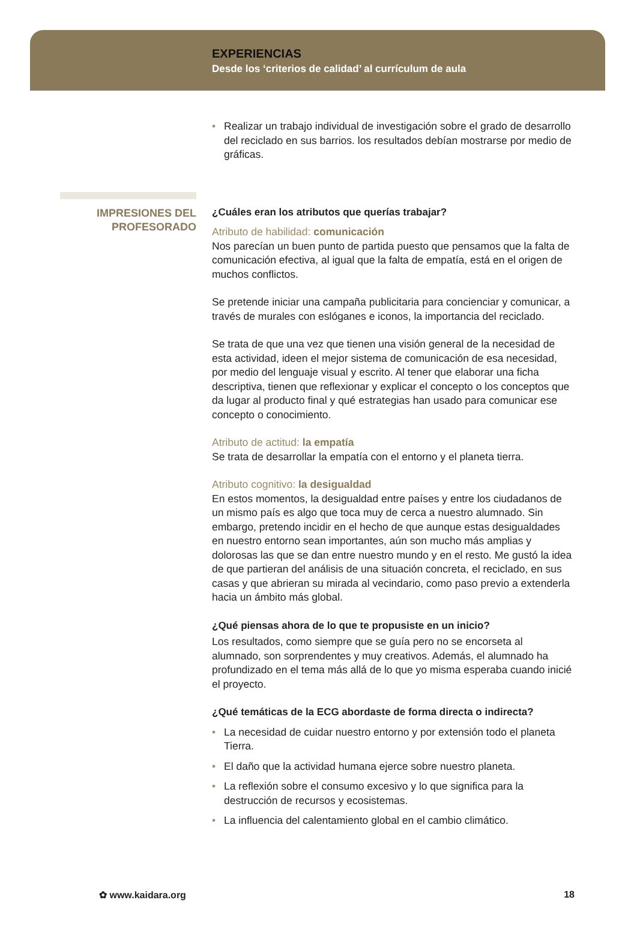EXPERIENCIAS
Desde los ‘criterios de calidad’ al currículum de aula
• Realizar un trabajo individual de investigación sobre el grado de desarrollo del reciclado en sus barrios. los resultados debían mostrarse por medio de gráficas.
IMPRESIONES DEL
PROFESORADO
¿Cuáles eran los atributos que querías trabajar?
Atributo de habilidad: comunicación
Nos parecían un buen punto de partida puesto que pensamos que la falta de comunicación efectiva, al igual que la falta de empatía, está en el origen de muchos conflictos.
Se pretende iniciar una campaña publicitaria para concienciar y comunicar, a través de murales con eslóganes e iconos, la importancia del reciclado.
Se trata de que una vez que tienen una visión general de la necesidad de esta actividad, ideen el mejor sistema de comunicación de esa necesidad, por medio del lenguaje visual y escrito. Al tener que elaborar una ficha descriptiva, tienen que reflexionar y explicar el concepto o los conceptos que da lugar al producto final y qué estrategias han usado para comunicar ese concepto o conocimiento.
Atributo de actitud: la empatía
Se trata de desarrollar la empatía con el entorno y el planeta tierra.
Atributo cognitivo: la desigualdad
En estos momentos, la desigualdad entre países y entre los ciudadanos de un mismo país es algo que toca muy de cerca a nuestro alumnado. Sin embargo, pretendo incidir en el hecho de que aunque estas desigualdades en nuestro entorno sean importantes, aún son mucho más amplias y dolorosas las que se dan entre nuestro mundo y en el resto. Me gustó la idea de que partieran del análisis de una situación concreta, el reciclado, en sus casas y que abrieran su mirada al vecindario, como paso previo a extenderla hacia un ámbito más global.
¿Qué piensas ahora de lo que te propusiste en un inicio?
Los resultados, como siempre que se guía pero no se encorseta al alumnado, son sorprendentes y muy creativos. Además, el alumnado ha profundizado en el tema más allá de lo que yo misma esperaba cuando inicié el proyecto.
¿Qué temáticas de la ECG abordaste de forma directa o indirecta?
• La necesidad de cuidar nuestro entorno y por extensión todo el planeta Tierra.
• El daño que la actividad humana ejerce sobre nuestro planeta.
• La reflexión sobre el consumo excesivo y lo que significa para la destrucción de recursos y ecosistemas.
• La influencia del calentamiento global en el cambio climático.
✿ www.kaidara.org 18